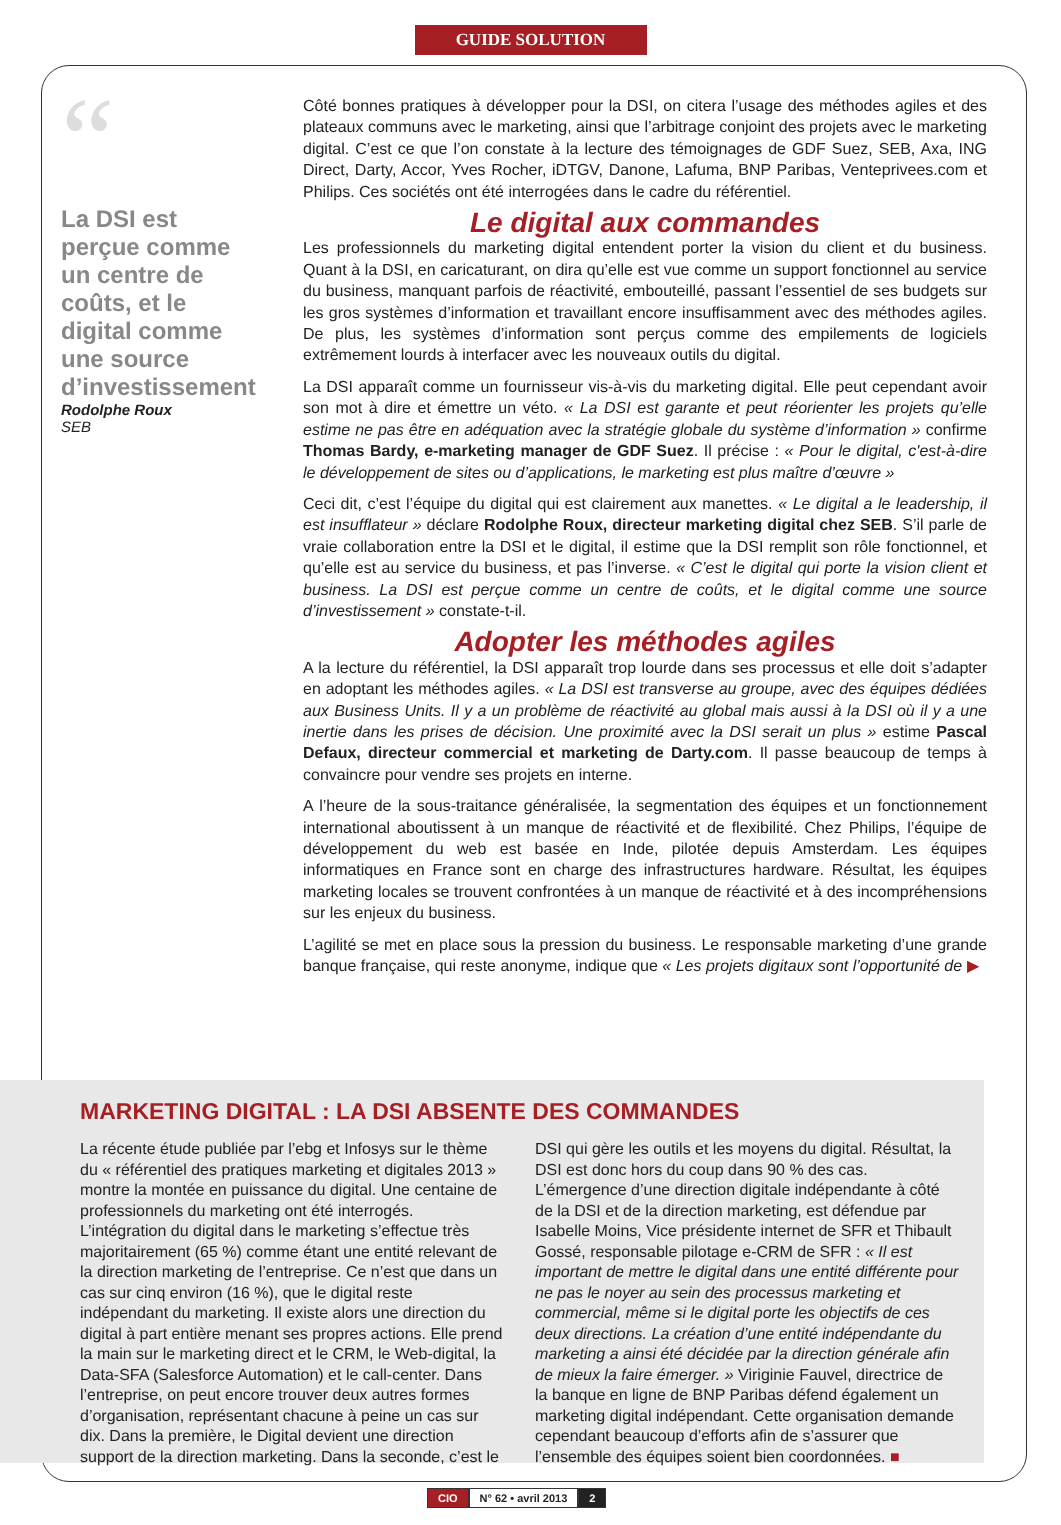GUIDE SOLUTION
“
La DSI est perçue comme un centre de coûts, et le digital comme une source d’investissement
Rodolphe Roux
SEB
Côté bonnes pratiques à développer pour la DSI, on citera l’usage des méthodes agiles et des plateaux communs avec le marketing, ainsi que l’arbitrage conjoint des projets avec le marketing digital. C’est ce que l’on constate à la lecture des témoignages de GDF Suez, SEB, Axa, ING Direct, Darty, Accor, Yves Rocher, iDTGV, Danone, Lafuma, BNP Paribas, Vente­privees.com et Philips. Ces sociétés ont été interrogées dans le cadre du référentiel.
Le digital aux commandes
Les professionnels du marketing digital entendent porter la vision du client et du business. Quant à la DSI, en caricaturant, on dira qu’elle est vue comme un support fonctionnel au service du business, manquant parfois de réactivité, embouteillé, passant l’essentiel de ses budgets sur les gros systèmes d’information et travaillant encore insuffisamment avec des méthodes agiles. De plus, les systèmes d’information sont perçus comme des empilements de logiciels extrêmement lourds à interfacer avec les nouveaux outils du digital.
La DSI apparaît comme un fournisseur vis-à-vis du marketing digital. Elle peut cependant avoir son mot à dire et émettre un véto. « La DSI est garante et peut réorienter les projets qu’elle estime ne pas être en adéquation avec la stratégie globale du système d’information » confirme Thomas Bardy, e-marketing manager de GDF Suez. Il précise : « Pour le digital, c'est-à-dire le développement de sites ou d’applications, le marketing est plus maître d’œuvre »
Ceci dit, c’est l’équipe du digital qui est clairement aux manettes. « Le digital a le leadership, il est insufflateur » déclare Rodolphe Roux, directeur marketing digital chez SEB. S’il parle de vraie collaboration entre la DSI et le digital, il estime que la DSI remplit son rôle fonctionnel, et qu’elle est au service du business, et pas l’inverse. « C’est le digital qui porte la vision client et business. La DSI est perçue comme un centre de coûts, et le digital comme une source d’investissement » constate-t-il.
Adopter les méthodes agiles
A la lecture du référentiel, la DSI apparaît trop lourde dans ses processus et elle doit s’adapter en adoptant les méthodes agiles. « La DSI est transverse au groupe, avec des équipes dédiées aux Business Units. Il y a un problème de réactivité au global mais aussi à la DSI où il y a une inertie dans les prises de décision. Une proximité avec la DSI serait un plus » estime Pascal Defaux, directeur commercial et marketing de Darty.com. Il passe beaucoup de temps à convaincre pour vendre ses projets en interne.
A l’heure de la sous-traitance généralisée, la segmentation des équipes et un fonctionnement international aboutissent à un manque de réactivité et de flexibilité. Chez Philips, l’équipe de développement du web est basée en Inde, pilotée depuis Amsterdam. Les équipes informatiques en France sont en charge des infrastructures hardware. Résultat, les équipes marketing locales se trouvent confrontées à un manque de réactivité et à des incompréhensions sur les enjeux du business.
L’agilité se met en place sous la pression du business. Le responsable marketing d’une grande banque française, qui reste anonyme, indique que « Les projets digitaux sont l’opportunité de ▶
MARKETING DIGITAL : LA DSI ABSENTE DES COMMANDES
La récente étude publiée par l’ebg et Infosys sur le thème du « référentiel des pratiques marketing et digitales 2013 » montre la montée en puissance du digital. Une centaine de professionnels du marketing ont été interrogés.
L’intégration du digital dans le marketing s’effectue très majoritairement (65 %) comme étant une entité relevant de la direction marketing de l’entreprise. Ce n’est que dans un cas sur cinq environ (16 %), que le digital reste indépendant du marketing. Il existe alors une direction du digital à part entière menant ses propres actions. Elle prend la main sur le marketing direct et le CRM, le Web-digital, la Data-SFA (Salesforce Automation) et le call-center. Dans l’entreprise, on peut encore trouver deux autres formes d’organisation, représentant chacune à peine un cas sur dix. Dans la première, le Digital devient une direction support de la direction marketing. Dans la seconde, c’est le DSI qui gère les outils et les moyens du digital. Résultat, la DSI est donc hors du coup dans 90 % des cas.
L’émergence d’une direction digitale indépendante à côté de la DSI et de la direction marketing, est défendue par Isabelle Moins, Vice présidente internet de SFR et Thibault Gossé, responsable pilotage e-CRM de SFR : « Il est important de mettre le digital dans une entité différente pour ne pas le noyer au sein des processus marketing et commercial, même si le digital porte les objectifs de ces deux directions. La création d’une entité indépendante du marketing a ainsi été décidée par la direction générale afin de mieux la faire émerger. » Viriginie Fauvel, directrice de la banque en ligne de BNP Paribas défend également un marketing digital indépendant. Cette organisation demande cependant beaucoup d’efforts afin de s’assurer que l’ensemble des équipes soient bien coordonnées. ■
CIO N° 62 • avril 2013 2